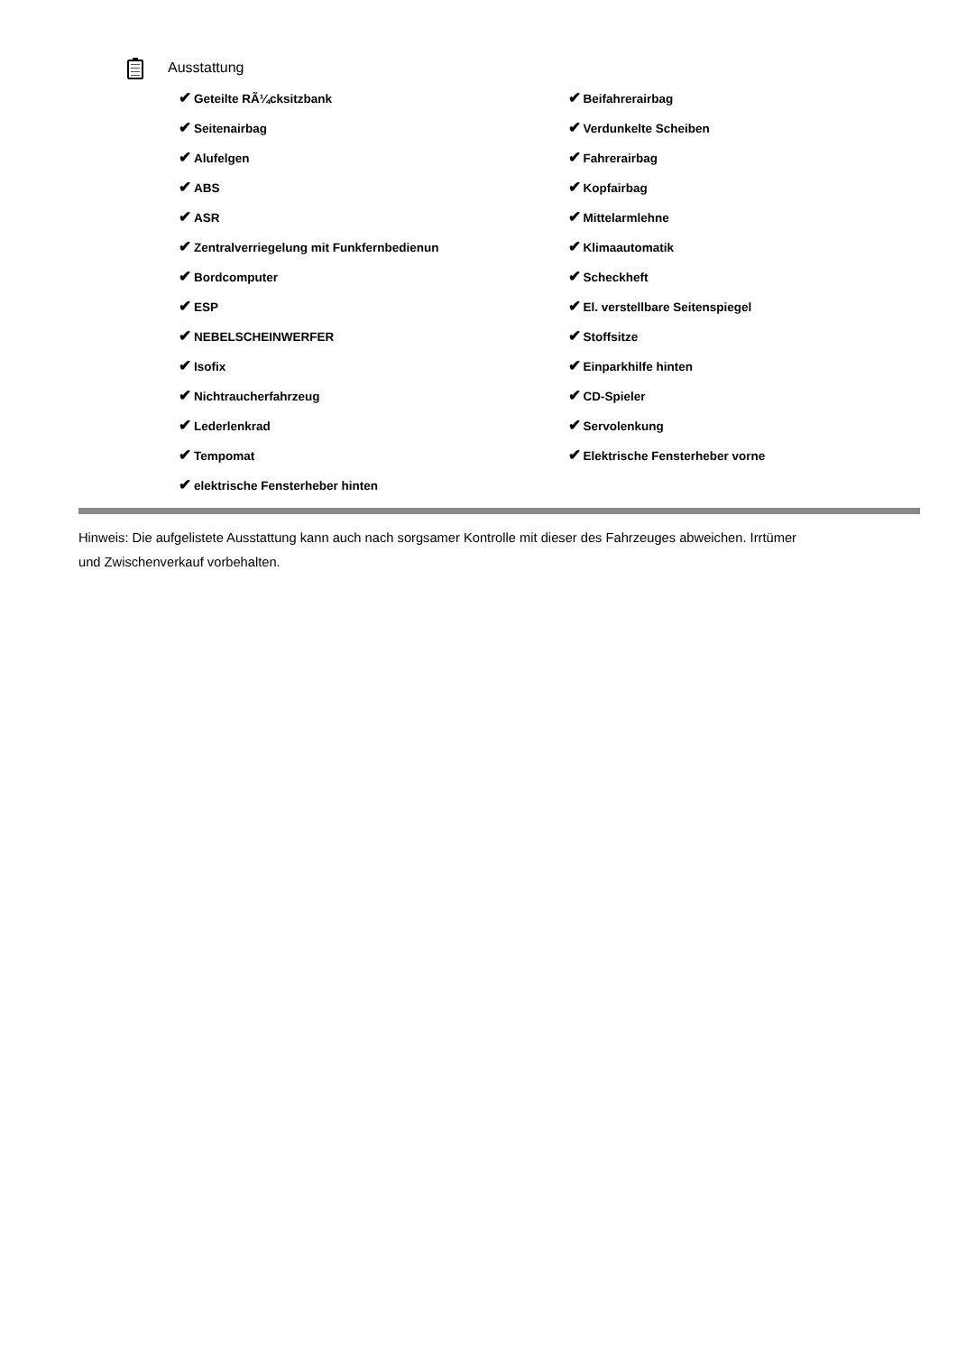Ausstattung
✔ Geteilte RÃ¼cksitzbank
✔ Seitenairbag
✔ Alufelgen
✔ ABS
✔ ASR
✔ Zentralverriegelung mit Funkfernbedienun
✔ Bordcomputer
✔ ESP
✔ NEBELSCHEINWERFER
✔ Isofix
✔ Nichtraucherfahrzeug
✔ Lederlenkrad
✔ Tempomat
✔ elektrische Fensterheber hinten
✔ Beifahrerairbag
✔ Verdunkelte Scheiben
✔ Fahrerairbag
✔ Kopfairbag
✔ Mittelarmlehne
✔ Klimaautomatik
✔ Scheckheft
✔ El. verstellbare Seitenspiegel
✔ Stoffsitze
✔ Einparkhilfe hinten
✔ CD-Spieler
✔ Servolenkung
✔ Elektrische Fensterheber vorne
Hinweis: Die aufgelistete Ausstattung kann auch nach sorgsamer Kontrolle mit dieser des Fahrzeuges abweichen. Irrtümer und Zwischenverkauf vorbehalten.